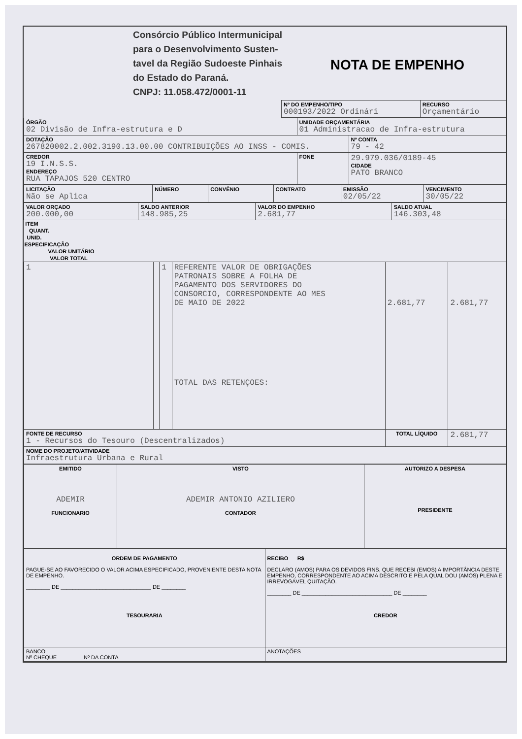| | Consórcio Público Intermunicipal para o Desenvolvimento Susten- tavel da Região Sudoeste Pinhais do Estado do Paraná. CNPJ: 11.058.472/0001-11 | NOTA DE EMPENHO |
| | Nº DO EMPENHO/TIPO 000193/2022 Ordinári | RECURSO Orçamentário |
| ÓRGÃO 02 Divisão de Infra-estrutura e D | UNIDADE ORÇAMENTÁRIA 01 Administracao de Infra-estrutura | |
| DOTAÇÃO 267820002.2.002.3190.13.00.00 CONTRIBUIÇÕES AO INSS - COMIS. | | Nº CONTA 79 - 42 |
| CREDOR 19 I.N.S.S. ENDEREÇO RUA TAPAJOS 520 CENTRO | FONE | 29.979.036/0189-45 CIDADE PATO BRANCO |
| LICITAÇÃO Não se Aplica | NÚMERO | CONVÊNIO | CONTRATO | EMISSÃO 02/05/22 | VENCIMENTO 30/05/22 |
| VALOR ORÇADO 200.000,00 | SALDO ANTERIOR 148.985,25 | VALOR DO EMPENHO 2.681,77 | SALDO ATUAL 146.303,48 |
| ITEM | QUANT. | UNID. | ESPECIFICAÇÃO | VALOR UNITÁRIO | VALOR TOTAL |
| --- | --- | --- | --- | --- | --- |
| 1 | | 1 | REFERENTE VALOR DE OBRIGAÇÕES PATRONAIS SOBRE A FOLHA DE PAGAMENTO DOS SERVIDORES DO CONSORCIO, CORRESPONDENTE AO MES DE MAIO DE 2022 TOTAL DAS RETENÇOES: | 2.681,77 | 2.681,77 |
| FONTE DE RECURSO 1 - Recursos do Tesouro (Descentralizados) | | | | TOTAL LÍQUIDO | 2.681,77 |
| NOME DO PROJETO/ATIVIDADE Infraestrutura Urbana e Rural | | | | | |
| EMITIDO ADEMIR FUNCIONARIO | VISTO ADEMIR ANTONIO AZILIERO CONTADOR | AUTORIZO A DESPESA PRESIDENTE |
| ORDEM DE PAGAMENTO PAGUE-SE AO FAVORECIDO O VALOR ACIMA ESPECIFICADO, PROVENIENTE DESTA NOTA DE EMPENHO. ________ DE ______________________________ DE ________ TESOURARIA | RECIBO R$ DECLARO (AMOS) PARA OS DEVIDOS FINS, QUE RECEBI (EMOS) A IMPORTÂNCIA DESTE EMPENHO, CORRESPONDENTE AO ACIMA DESCRITO E PELA QUAL DOU (AMOS) PLENA E IRREVOGÁVEL QUITAÇÃO. ________ DE ______________________________ DE ________ CREDOR |
| BANCO Nº CHEQUE Nº DA CONTA | ANOTAÇÕES |